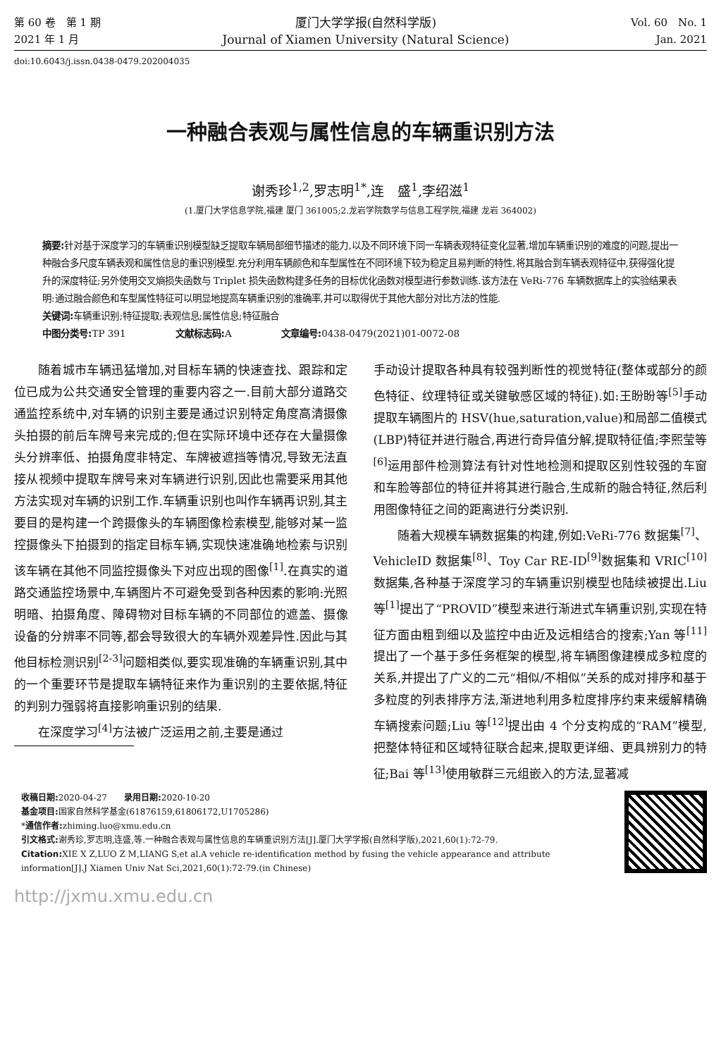第 60 卷　第 1 期
2021 年 1 月
厦门大学学报(自然科学版)
Journal of Xiamen University (Natural Science)
Vol. 60　No. 1
Jan. 2021
doi:10.6043/j.issn.0438-0479.202004035
一种融合表观与属性信息的车辆重识别方法
谢秀珍<sup>1,2</sup>,罗志明<sup>1*</sup>,连　盛<sup>1</sup>,李绍滋<sup>1</sup>
(1.厦门大学信息学院,福建 厦门 361005;2.龙岩学院数学与信息工程学院,福建 龙岩 364002)
摘要: 针对基于深度学习的车辆重识别模型缺乏提取车辆局部细节描述的能力,以及不同环境下同一车辆表观特征变化显著,增加车辆重识别的难度的问题,提出一种融合多尺度车辆表观和属性信息的重识别模型.充分利用车辆颜色和车型属性在不同环境下较为稳定且易判断的特性,将其融合到车辆表观特征中,获得强化提升的深度特征;另外使用交叉熵损失函数与 Triplet 损失函数构建多任务的目标优化函数对模型进行参数训练.该方法在 VeRi-776 车辆数据库上的实验结果表明:通过融合颜色和车型属性特征可以明显地提高车辆重识别的准确率,并可以取得优于其他大部分对比方法的性能.
关键词: 车辆重识别;特征提取;表观信息;属性信息;特征融合
中图分类号: TP 391 文献标志码: A 文章编号: 0438-0479(2021)01-0072-08
随着城市车辆迅猛增加,对目标车辆的快速查找、跟踪和定位已成为公共交通安全管理的重要内容之一.目前大部分道路交通监控系统中,对车辆的识别主要是通过识别特定角度高清摄像头拍摄的前后车牌号来完成的;但在实际环境中还存在大量摄像头分辨率低、拍摄角度非特定、车牌被遮挡等情况,导致无法直接从视频中提取车牌号来对车辆进行识别,因此也需要采用其他方法实现对车辆的识别工作.车辆重识别也叫作车辆再识别,其主要目的是构建一个跨摄像头的车辆图像检索模型,能够对某一监控摄像头下拍摄到的指定目标车辆,实现快速准确地检索与识别该车辆在其他不同监控摄像头下对应出现的图像<sup>[1]</sup>.在真实的道路交通监控场景中,车辆图片不可避免受到各种因素的影响:光照明暗、拍摄角度、障碍物对目标车辆的不同部位的遮盖、摄像设备的分辨率不同等,都会导致很大的车辆外观差异性.因此与其他目标检测识别<sup>[2-3]</sup>问题相类似,要实现准确的车辆重识别,其中的一个重要环节是提取车辆特征来作为重识别的主要依据,特征的判别力强弱将直接影响重识别的结果.
在深度学习<sup>[4]</sup>方法被广泛运用之前,主要是通过
手动设计提取各种具有较强判断性的视觉特征(整体或部分的颜色特征、纹理特征或关键敏感区域的特征).如:王盼盼等<sup>[5]</sup>手动提取车辆图片的 HSV(hue,saturation,value)和局部二值模式(LBP)特征并进行融合,再进行奇异值分解,提取特征值;李熙莹等<sup>[6]</sup>运用部件检测算法有针对性地检测和提取区别性较强的车窗和车脸等部位的特征并将其进行融合,生成新的融合特征,然后利用图像特征之间的距离进行分类识别.
随着大规模车辆数据集的构建,例如:VeRi-776 数据集<sup>[7]</sup>、VehicleID 数据集<sup>[8]</sup>、Toy Car RE-ID<sup>[9]</sup>数据集和 VRIC<sup>[10]</sup>数据集,各种基于深度学习的车辆重识别模型也陆续被提出.Liu 等<sup>[1]</sup>提出了“PROVID”模型来进行渐进式车辆重识别,实现在特征方面由粗到细以及监控中由近及远相结合的搜索;Yan 等<sup>[11]</sup>提出了一个基于多任务框架的模型,将车辆图像建模成多粒度的关系,并提出了广义的二元“相似/不相似”关系的成对排序和基于多粒度的列表排序方法,渐进地利用多粒度排序约束来缓解精确车辆搜索问题;Liu 等<sup>[12]</sup>提出由 4 个分支构成的“RAM”模型,把整体特征和区域特征联合起来,提取更详细、更具辨别力的特征;Bai 等<sup>[13]</sup>使用敏群三元组嵌入的方法,显著减
收稿日期: 2020-04-27　　录用日期: 2020-10-20
基金项目: 国家自然科学基金(61876159,61806172,U1705286)
*通信作者: zhiming.luo@xmu.edu.cn
引文格式: 谢秀珍,罗志明,连盛,等.一种融合表观与属性信息的车辆重识别方法[J].厦门大学学报(自然科学版),2021,60(1):72-79.
Citation: XIE X Z,LUO Z M,LIANG S,et al.A vehicle re-identification method by fusing the vehicle appearance and attribute information[J].J Xiamen Univ Nat Sci,2021,60(1):72-79.(in Chinese)
http://jxmu.xmu.edu.cn